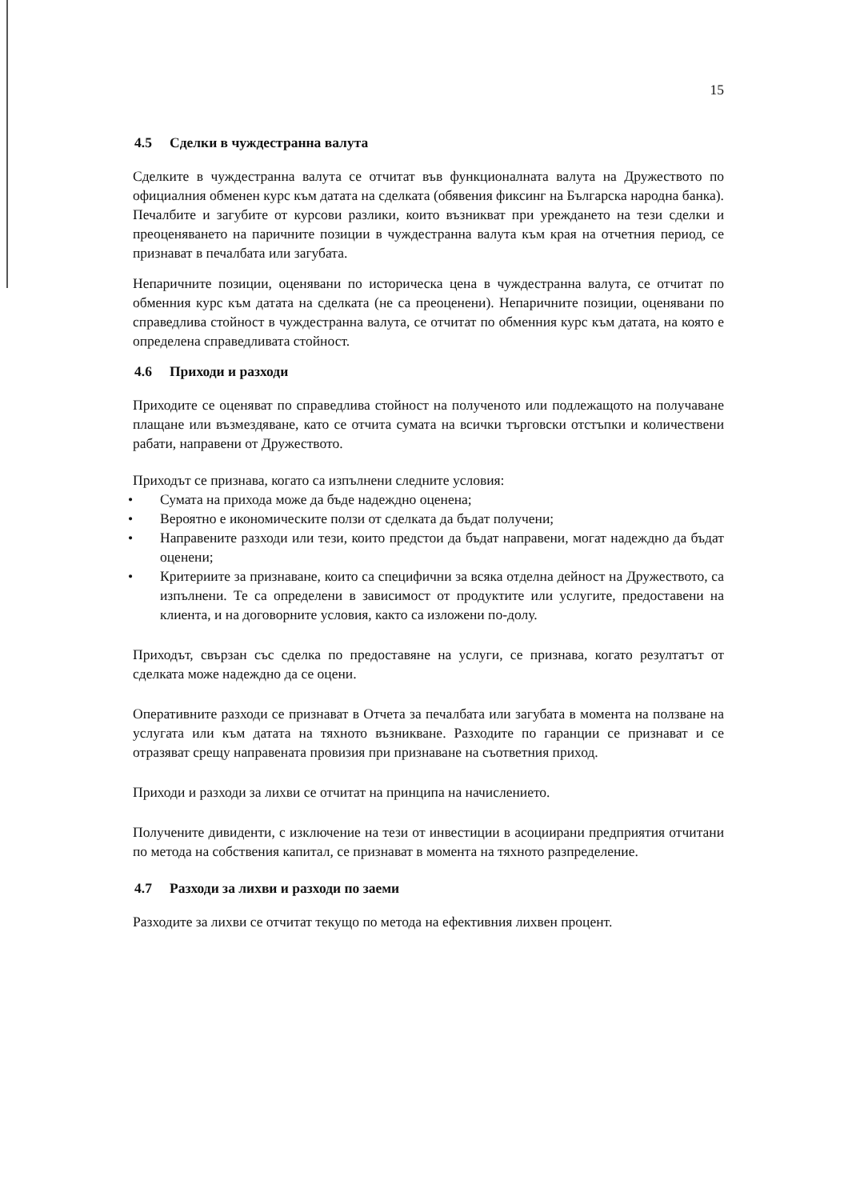15
4.5 Сделки в чуждестранна валута
Сделките в чуждестранна валута се отчитат във функционалната валута на Дружеството по официалния обменен курс към датата на сделката (обявения фиксинг на Българска народна банка). Печалбите и загубите от курсови разлики, които възникват при уреждането на тези сделки и преоценяването на паричните позиции в чуждестранна валута към края на отчетния период, се признават в печалбата или загубата.
Непаричните позиции, оценявани по историческа цена в чуждестранна валута, се отчитат по обменния курс към датата на сделката (не са преоценени). Непаричните позиции, оценявани по справедлива стойност в чуждестранна валута, се отчитат по обменния курс към датата, на която е определена справедливата стойност.
4.6 Приходи и разходи
Приходите се оценяват по справедлива стойност на полученото или подлежащото на получаване плащане или възмездяване, като се отчита сумата на всички търговски отстъпки и количествени рабати, направени от Дружеството.
Приходът се признава, когато са изпълнени следните условия:
• Сумата на прихода може да бъде надеждно оценена;
• Вероятно е икономическите ползи от сделката да бъдат получени;
• Направените разходи или тези, които предстои да бъдат направени, могат надеждно да бъдат оценени;
• Критериите за признаване, които са специфични за всяка отделна дейност на Дружеството, са изпълнени. Те са определени в зависимост от продуктите или услугите, предоставени на клиента, и на договорните условия, както са изложени по-долу.
Приходът, свързан със сделка по предоставяне на услуги, се признава, когато резултатът от сделката може надеждно да се оцени.
Оперативните разходи се признават в Отчета за печалбата или загубата в момента на ползване на услугата или към датата на тяхното възникване. Разходите по гаранции се признават и се отразяват срещу направената провизия при признаване на съответния приход.
Приходи и разходи за лихви се отчитат на принципа на начислението.
Получените дивиденти, с изключение на тези от инвестиции в асоциирани предприятия отчитани по метода на собствения капитал, се признават в момента на тяхното разпределение.
4.7 Разходи за лихви и разходи по заеми
Разходите за лихви се отчитат текущо по метода на ефективния лихвен процент.